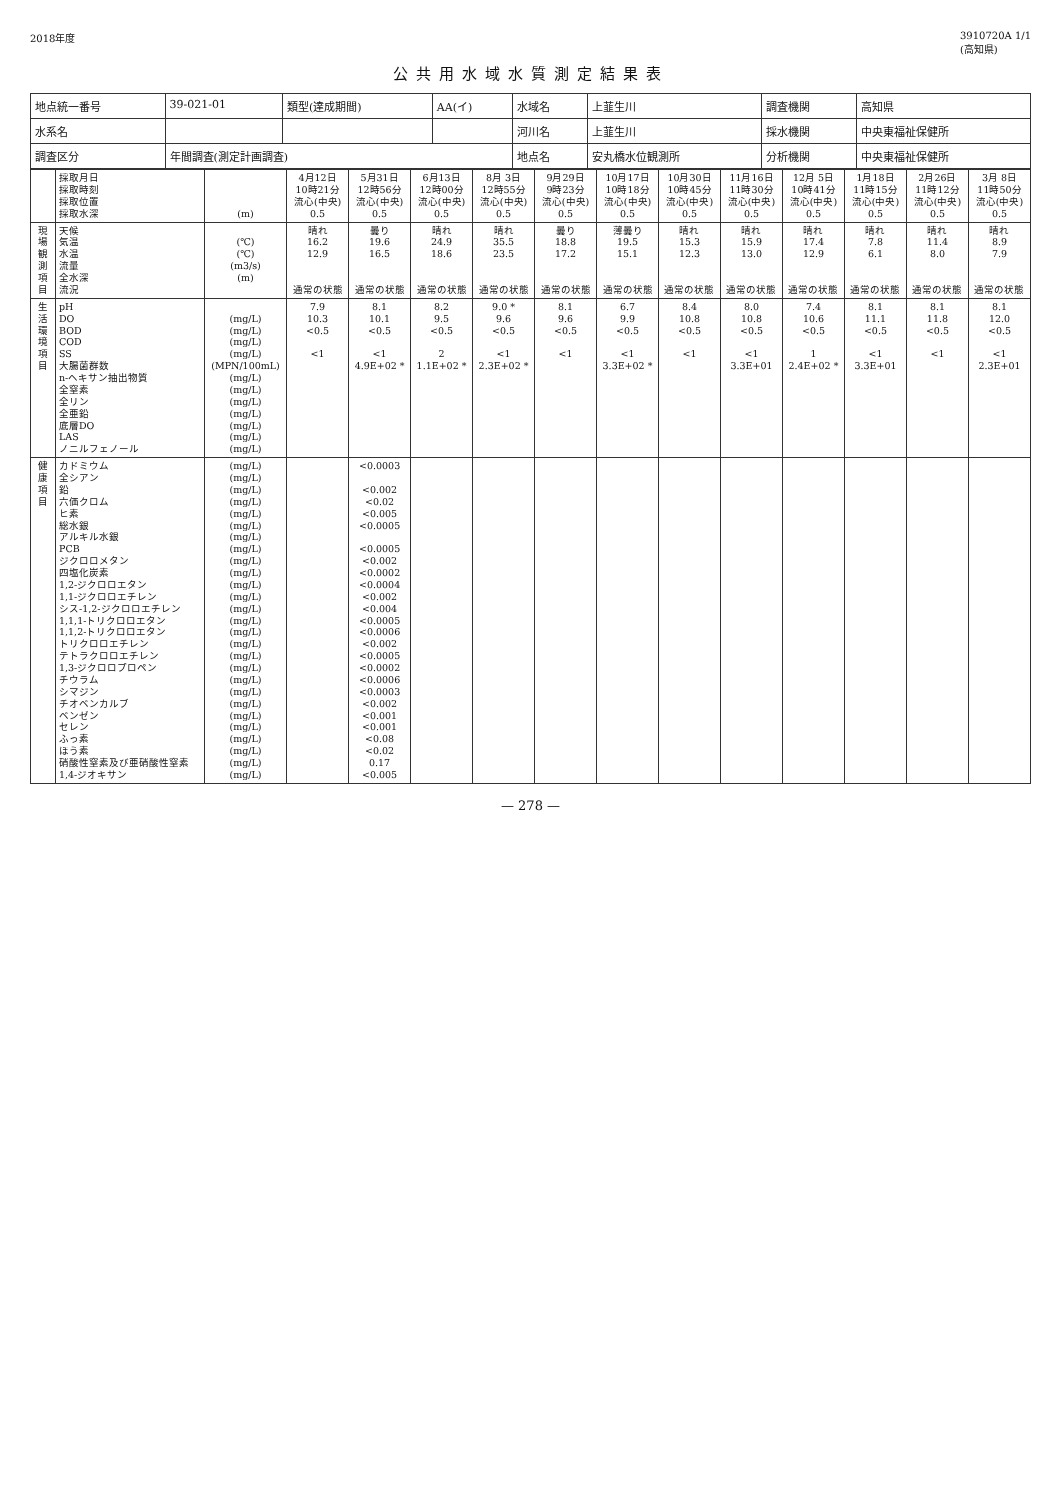2018年度 3910720A 1/1
(高知県)
公共用水域水質測定結果表
| 地点統一番号 | 39-021-01 | 類型(達成期間) | AA(イ) | 水域名 | 上韮生川 | 調査機関 | 高知県 |
| 水系名 | | | | 河川名 | 上韮生川 | 採水機関 | 中央東福祉保健所 |
| 調査区分 | 年間調査(測定計画調査) | | | 地点名 | 安丸橋水位観測所 | 分析機関 | 中央東福祉保健所 |
| | 採取月日 採取時刻 採取位置 採取水深 | (m) | 4月12日 10時21分 流心(中央) 0.5 | 5月31日 12時56分 流心(中央) 0.5 | 6月13日 12時00分 流心(中央) 0.5 | 8月 3日 12時55分 流心(中央) 0.5 | 9月29日 9時23分 流心(中央) 0.5 | 10月17日 10時18分 流心(中央) 0.5 | 10月30日 10時45分 流心(中央) 0.5 | 11月16日 11時30分 流心(中央) 0.5 | 12月 5日 10時41分 流心(中央) 0.5 | 1月18日 11時15分 流心(中央) 0.5 | 2月26日 11時12分 流心(中央) 0.5 | 3月 8日 11時50分 流心(中央) 0.5 |
| 現場観測項目 | 天候 気温 水温 流量 全水深 流況 | (℃) (℃) (m3/s) (m) | 晴れ 16.2 12.9 通常の状態 | 曇り 19.6 16.5 通常の状態 | 晴れ 24.9 18.6 通常の状態 | 晴れ 35.5 23.5 通常の状態 | 曇り 18.8 17.2 通常の状態 | 薄曇り 19.5 15.1 通常の状態 | 晴れ 15.3 12.3 通常の状態 | 晴れ 15.9 13.0 通常の状態 | 晴れ 17.4 12.9 通常の状態 | 晴れ 7.8 6.1 通常の状態 | 晴れ 11.4 8.0 通常の状態 | 晴れ 8.9 7.9 通常の状態 |
| 生活環境項目 | pH DO BOD COD SS 大腸菌群数 n-ヘキサン抽出物質 全窒素 全リン 全亜鉛 底層DO LAS ノニルフェノール | (mg/L) (mg/L) (mg/L) (mg/L) (MPN/100mL) (mg/L) (mg/L) (mg/L) (mg/L) (mg/L) (mg/L) (mg/L) | 7.9 10.3 <0.5 <1 | 8.1 10.1 <0.5 <1 4.9E+02 * | 8.2 9.5 <0.5 2 1.1E+02 * | 9.0 * 9.6 <0.5 <1 2.3E+02 * | 8.1 9.6 <0.5 <1 | 6.7 9.9 <0.5 <1 3.3E+02 * | 8.4 10.8 <0.5 <1 | 8.0 10.8 <0.5 <1 3.3E+01 | 7.4 10.6 <0.5 1 2.4E+02 * | 8.1 11.1 <0.5 <1 3.3E+01 | 8.1 11.8 <0.5 <1 | 8.1 12.0 <0.5 <1 2.3E+01 |
| 健康項目 | カドミウム 全シアン 鉛 六価クロム ヒ素 総水銀 アルキル水銀 PCB ジクロロメタン 四塩化炭素 1,2-ジクロロエタン 1,1-ジクロロエチレン シス-1,2-ジクロロエチレン 1,1,1-トリクロロエタン 1,1,2-トリクロロエタン トリクロロエチレン テトラクロロエチレン 1,3-ジクロロプロペン チウラム シマジン チオベンカルブ ベンゼン セレン ふっ素 ほう素 硝酸性窒素及び亜硝酸性窒素 1,4-ジオキサン | (mg/L) (mg/L) (mg/L) (mg/L) (mg/L) (mg/L) (mg/L) (mg/L) (mg/L) (mg/L) (mg/L) (mg/L) (mg/L) (mg/L) (mg/L) (mg/L) (mg/L) (mg/L) (mg/L) (mg/L) (mg/L) (mg/L) (mg/L) (mg/L) (mg/L) (mg/L) (mg/L) | | <0.0003 <0.002 <0.02 <0.005 <0.0005 <0.0005 <0.002 <0.0002 <0.0004 <0.002 <0.004 <0.0005 <0.0006 <0.002 <0.0005 <0.0002 <0.0006 <0.0003 <0.002 <0.001 <0.001 <0.08 <0.02 0.17 <0.005 | | | | | | | | | | |
— 278 —